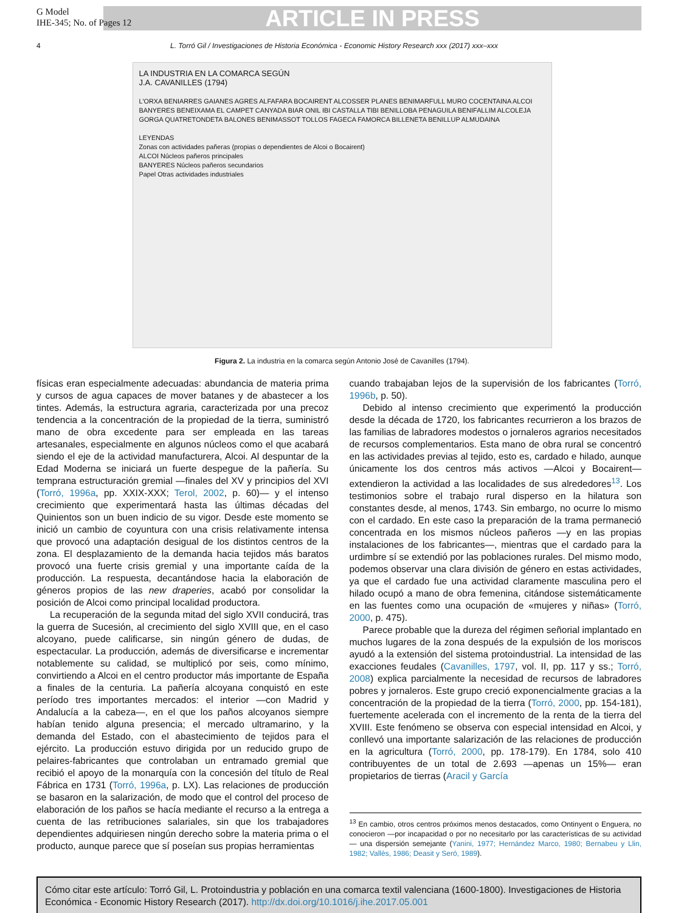G Model
IHE-345; No. of Pages 12
ARTICLE IN PRESS
4 L. Torró Gil / Investigaciones de Historia Económica - Economic History Research xxx (2017) xxx–xxx
LA INDUSTRIA EN LA COMARCA SEGÚN
J.A. CAVANILLES (1794)
L'ORXA BENIARRES GAIANES AGRES ALFAFARA BOCAIRENT ALCOSSER PLANES BENIMARFULL MURO COCENTAINA ALCOI BANYERES BENEIXAMA EL CAMPET CANYADA BIAR ONIL IBI CASTALLA TIBI BENILLOBA PENAGUILA BENIFALLIM ALCOLEJA GORGA QUATRETONDETA BALONES BENIMASSOT TOLLOS FAGECA FAMORCA BILLENETA BENILLUP ALMUDAINA
LEYENDAS
Zonas con actividades pañeras (propias o dependientes de Alcoi o Bocairent)
ALCOI Núcleos pañeros principales
BANYERES Núcleos pañeros secundarios
Papel Otras actividades industriales
Figura 2. La industria en la comarca según Antonio José de Cavanilles (1794).
físicas eran especialmente adecuadas: abundancia de materia prima y cursos de agua capaces de mover batanes y de abastecer a los tintes. Además, la estructura agraria, caracterizada por una precoz tendencia a la concentración de la propiedad de la tierra, suministró mano de obra excedente para ser empleada en las tareas artesanales, especialmente en algunos núcleos como el que acabará siendo el eje de la actividad manufacturera, Alcoi. Al despuntar de la Edad Moderna se iniciará un fuerte despegue de la pañería. Su temprana estructuración gremial —finales del XV y principios del XVI (Torró, 1996a, pp. XXIX-XXX; Terol, 2002, p. 60)— y el intenso crecimiento que experimentará hasta las últimas décadas del Quinientos son un buen indicio de su vigor. Desde este momento se inició un cambio de coyuntura con una crisis relativamente intensa que provocó una adaptación desigual de los distintos centros de la zona. El desplazamiento de la demanda hacia tejidos más baratos provocó una fuerte crisis gremial y una importante caída de la producción. La respuesta, decantándose hacia la elaboración de géneros propios de las new draperies, acabó por consolidar la posición de Alcoi como principal localidad productora.
La recuperación de la segunda mitad del siglo XVII conducirá, tras la guerra de Sucesión, al crecimiento del siglo XVIII que, en el caso alcoyano, puede calificarse, sin ningún género de dudas, de espectacular. La producción, además de diversificarse e incrementar notablemente su calidad, se multiplicó por seis, como mínimo, convirtiendo a Alcoi en el centro productor más importante de España a finales de la centuria. La pañería alcoyana conquistó en este período tres importantes mercados: el interior —con Madrid y Andalucía a la cabeza—, en el que los paños alcoyanos siempre habían tenido alguna presencia; el mercado ultramarino, y la demanda del Estado, con el abastecimiento de tejidos para el ejército. La producción estuvo dirigida por un reducido grupo de pelaires-fabricantes que controlaban un entramado gremial que recibió el apoyo de la monarquía con la concesión del título de Real Fábrica en 1731 (Torró, 1996a, p. LX). Las relaciones de producción se basaron en la salarización, de modo que el control del proceso de elaboración de los paños se hacía mediante el recurso a la entrega a cuenta de las retribuciones salariales, sin que los trabajadores dependientes adquiriesen ningún derecho sobre la materia prima o el producto, aunque parece que sí poseían sus propias herramientas
cuando trabajaban lejos de la supervisión de los fabricantes (Torró, 1996b, p. 50).
Debido al intenso crecimiento que experimentó la producción desde la década de 1720, los fabricantes recurrieron a los brazos de las familias de labradores modestos o jornaleros agrarios necesitados de recursos complementarios. Esta mano de obra rural se concentró en las actividades previas al tejido, esto es, cardado e hilado, aunque únicamente los dos centros más activos —Alcoi y Bocairent— extendieron la actividad a las localidades de sus alrededores<sup>13</sup>. Los testimonios sobre el trabajo rural disperso en la hilatura son constantes desde, al menos, 1743. Sin embargo, no ocurre lo mismo con el cardado. En este caso la preparación de la trama permaneció concentrada en los mismos núcleos pañeros —y en las propias instalaciones de los fabricantes—, mientras que el cardado para la urdimbre sí se extendió por las poblaciones rurales. Del mismo modo, podemos observar una clara división de género en estas actividades, ya que el cardado fue una actividad claramente masculina pero el hilado ocupó a mano de obra femenina, citándose sistemáticamente en las fuentes como una ocupación de «mujeres y niñas» (Torró, 2000, p. 475).
Parece probable que la dureza del régimen señorial implantado en muchos lugares de la zona después de la expulsión de los moriscos ayudó a la extensión del sistema protoindustrial. La intensidad de las exacciones feudales (Cavanilles, 1797, vol. II, pp. 117 y ss.; Torró, 2008) explica parcialmente la necesidad de recursos de labradores pobres y jornaleros. Este grupo creció exponencialmente gracias a la concentración de la propiedad de la tierra (Torró, 2000, pp. 154-181), fuertemente acelerada con el incremento de la renta de la tierra del XVIII. Este fenómeno se observa con especial intensidad en Alcoi, y conllevó una importante salarización de las relaciones de producción en la agricultura (Torró, 2000, pp. 178-179). En 1784, solo 410 contribuyentes de un total de 2.693 —apenas un 15%— eran propietarios de tierras (Aracil y García
<sup>13</sup> En cambio, otros centros próximos menos destacados, como Ontinyent o Enguera, no conocieron —por incapacidad o por no necesitarlo por las características de su actividad— una dispersión semejante (Yanini, 1977; Hernández Marco, 1980; Bernabeu y Llin, 1982; Vallès, 1986; Deasit y Seró, 1989).
Cómo citar este artículo: Torró Gil, L. Protoindustria y población en una comarca textil valenciana (1600-1800). Investigaciones de Historia Económica - Economic History Research (2017). http://dx.doi.org/10.1016/j.ihe.2017.05.001